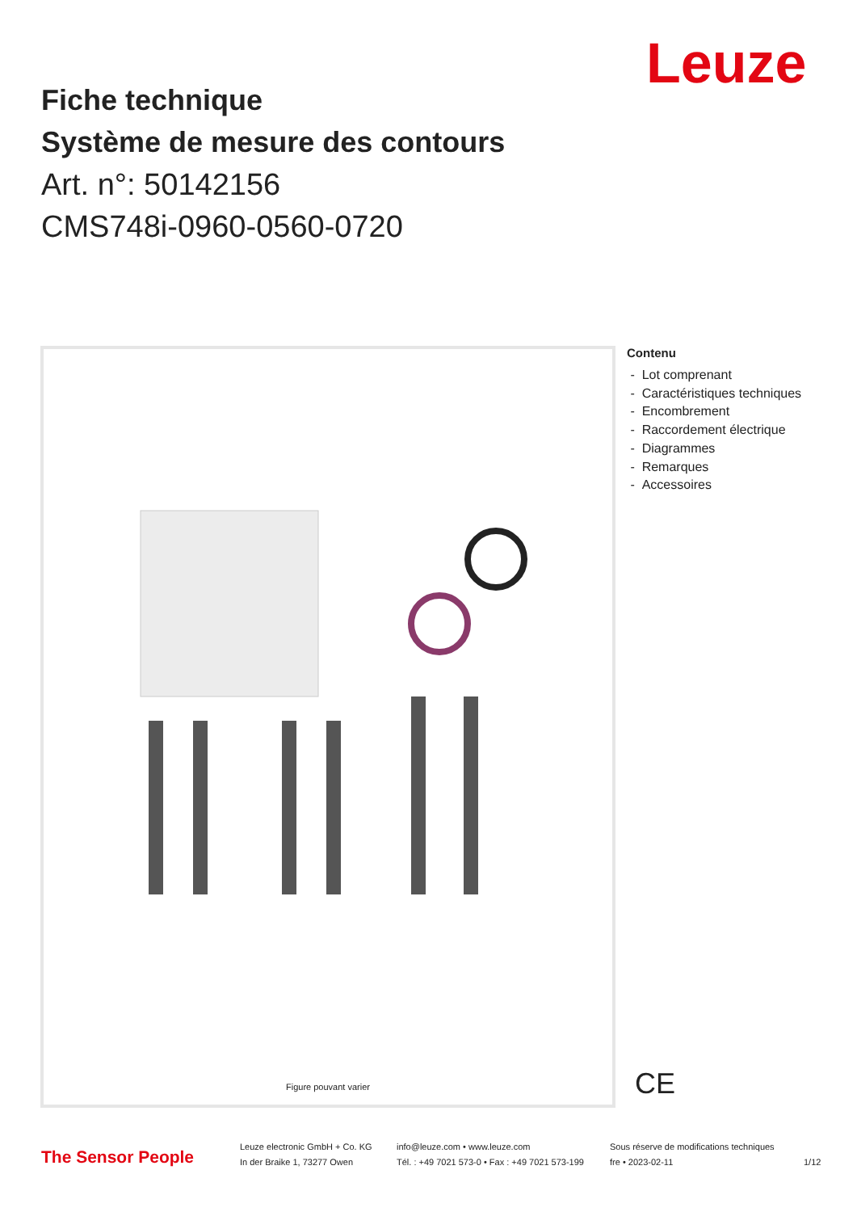Leuze
Fiche technique
Système de mesure des contours
Art. n°: 50142156
CMS748i-0960-0560-0720
Figure pouvant varier
Contenu
- Lot comprenant
- Caractéristiques techniques
- Encombrement
- Raccordement électrique
- Diagrammes
- Remarques
- Accessoires
CE
The Sensor People
Leuze electronic GmbH + Co. KG
In der Braike 1, 73277 Owen
info@leuze.com • www.leuze.com
Tél. : +49 7021 573-0 • Fax : +49 7021 573-199
Sous réserve de modifications techniques
fre • 2023-02-11
1/12